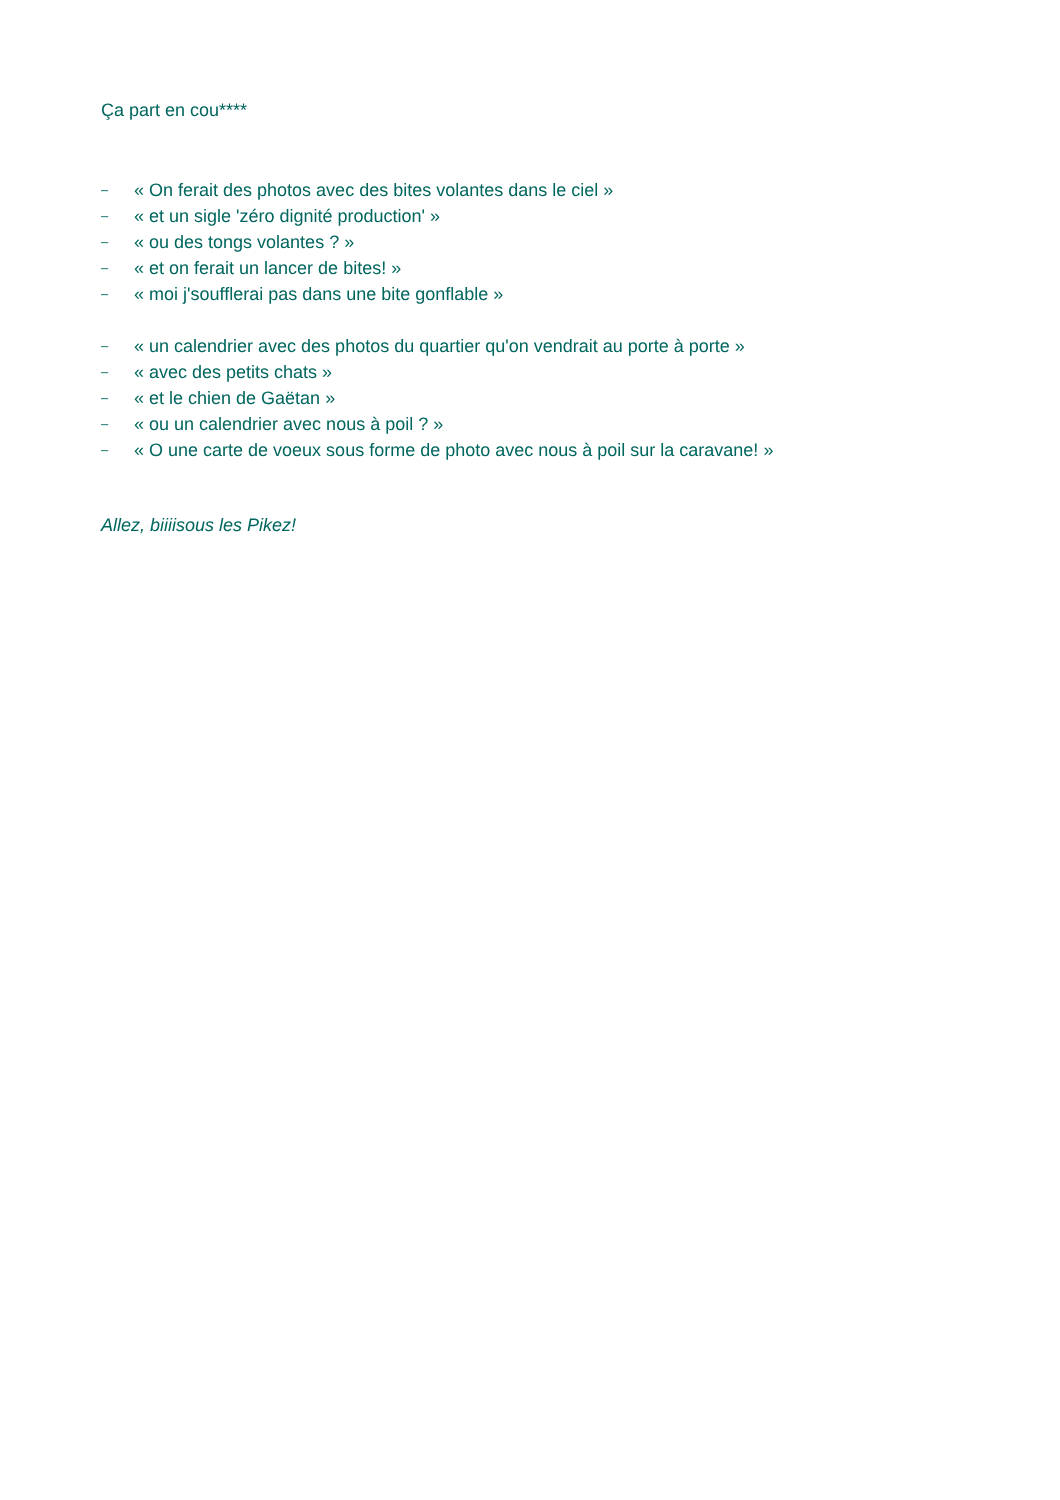Ça part en cou****
– « On ferait des photos avec des bites volantes dans le ciel »
– « et un sigle 'zéro dignité production' »
– « ou des tongs volantes ? »
– « et on ferait un lancer de bites! »
– « moi j'soufflerai pas dans une bite gonflable »
– « un calendrier avec des photos du quartier qu'on vendrait au porte à porte »
– « avec des petits chats »
– « et le chien de Gaëtan »
– « ou un calendrier avec nous à poil ? »
– « O une carte de voeux sous forme de photo avec nous à poil sur la caravane! »
Allez, biiiisous les Pikez!